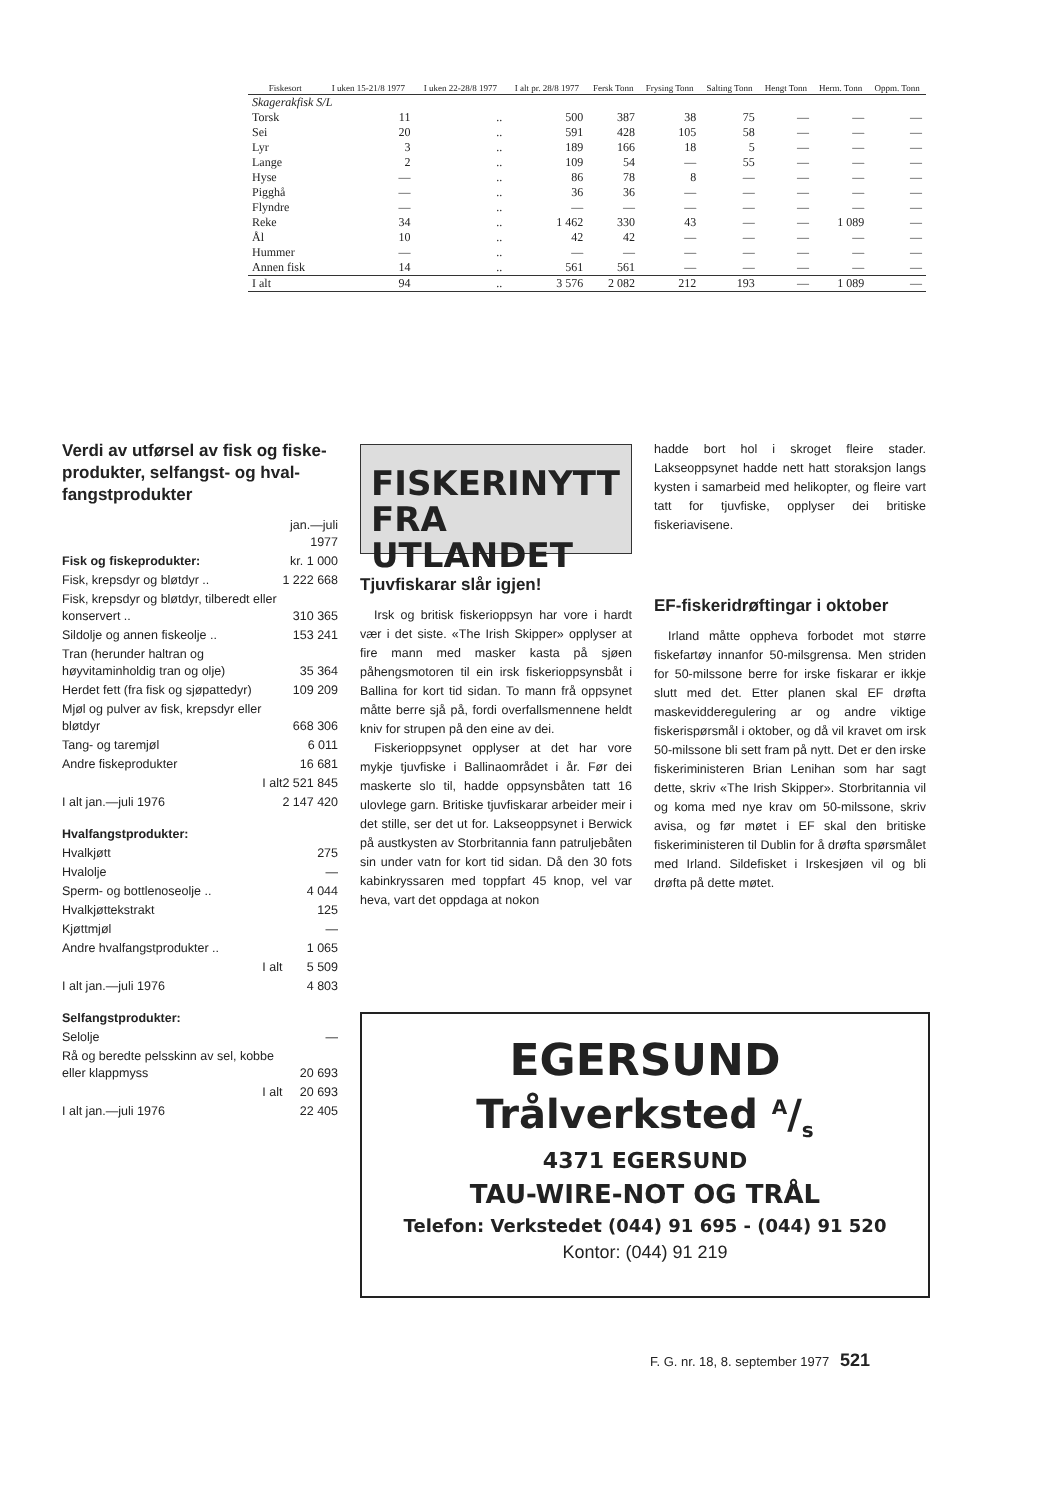| Fiskesort | I uken 15-21/8 1977 | I uken 22-28/8 1977 | I alt pr. 28/8 1977 | Fersk Tonn | Frysing Tonn | Salting Tonn | Hengt Tonn | Herm. Tonn | Oppm. Tonn |
| --- | --- | --- | --- | --- | --- | --- | --- | --- | --- |
| Skagerakfisk S/L | | | | | | | | | |
| Torsk | 11 | .. | 500 | 387 | 38 | 75 | — | — | — |
| Sei | 20 | .. | 591 | 428 | 105 | 58 | — | — | — |
| Lyr | 3 | .. | 189 | 166 | 18 | 5 | — | — | — |
| Lange | 2 | .. | 109 | 54 | — | 55 | — | — | — |
| Hyse | — | .. | 86 | 78 | 8 | — | — | — | — |
| Pigghå | — | .. | 36 | 36 | — | — | — | — | — |
| Flyndre | — | .. | — | — | — | — | — | — | — |
| Reke | 34 | .. | 1 462 | 330 | 43 | — | — | 1 089 | — |
| Ål | 10 | .. | 42 | 42 | — | — | — | — | — |
| Hummer | — | .. | — | — | — | — | — | — | — |
| Annen fisk | 14 | .. | 561 | 561 | — | — | — | — | — |
| I alt | 94 | .. | 3 576 | 2 082 | 212 | 193 | — | 1 089 | — |
Verdi av utførsel av fisk og fiske-produkter, selfangst- og hval-fangstprodukter
| | jan.—juli 1977 |
| Fisk og fiskeprodukter: | kr. 1 000 |
| Fisk, krepsdyr og bløtdyr .. | 1 222 668 |
| Fisk, krepsdyr og bløtdyr, tilberedt eller konservert .. | 310 365 |
| Sildolje og annen fiskeolje .. | 153 241 |
| Tran (herunder haltran og høyvitaminholdig tran og olje) | 35 364 |
| Herdet fett (fra fisk og sjøpattedyr) | 109 209 |
| Mjøl og pulver av fisk, krepsdyr eller bløtdyr | 668 306 |
| Tang- og taremjøl | 6 011 |
| Andre fiskeprodukter | 16 681 |
| I alt | 2 521 845 |
| I alt jan.—juli 1976 | 2 147 420 |
| Hvalfangstprodukter: | |
| Hvalkjøtt | 275 |
| Hvalolje | — |
| Sperm- og bottlenoseolje .. | 4 044 |
| Hvalkjøttekstrakt | 125 |
| Kjøttmjøl | — |
| Andre hvalfangstprodukter .. | 1 065 |
| I alt | 5 509 |
| I alt jan.—juli 1976 | 4 803 |
| Selfangstprodukter: | |
| Selolje | — |
| Rå og beredte pelsskinn av sel, kobbe eller klappmyss | 20 693 |
| I alt | 20 693 |
| I alt jan.—juli 1976 | 22 405 |
FISKERINYTT
FRA UTLANDET
Tjuvfiskarar slår igjen!
Irsk og britisk fiskerioppsyn har vore i hardt vær i det siste. «The Irish Skipper» opplyser at fire mann med masker kasta på sjøen påhengsmotoren til ein irsk fiskerioppsynsbåt i Ballina for kort tid sidan. To mann frå oppsynet måtte berre sjå på, fordi overfallsmennene heldt kniv for strupen på den eine av dei.
Fiskerioppsynet opplyser at det har vore mykje tjuvfiske i Ballinaområdet i år. Før dei maskerte slo til, hadde oppsynsbåten tatt 16 ulovlege garn. Britiske tjuvfiskarar arbeider meir i det stille, ser det ut for. Lakseoppsynet i Berwick på austkysten av Storbritannia fann patruljebåten sin under vatn for kort tid sidan. Då den 30 fots kabinkryssaren med toppfart 45 knop, vel var heva, vart det oppdaga at nokon
hadde bort hol i skroget fleire stader. Lakseoppsynet hadde nett hatt storaksjon langs kysten i samarbeid med helikopter, og fleire vart tatt for tjuvfiske, opplyser dei britiske fiskeriavisene.
EF-fiskeridrøftingar i oktober
Irland måtte oppheva forbodet mot større fiskefartøy innanfor 50-milsgrensa. Men striden for 50-milssone berre for irske fiskarar er ikkje slutt med det. Etter planen skal EF drøfta maskevidderegulering ar og andre viktige fiskerispørsmål i oktober, og då vil kravet om irsk 50-milssone bli sett fram på nytt. Det er den irske fiskeriministeren Brian Lenihan som har sagt dette, skriv «The Irish Skipper». Storbritannia vil og koma med nye krav om 50-milssone, skriv avisa, og før møtet i EF skal den britiske fiskeriministeren til Dublin for å drøfta spørsmålet med Irland. Sildefisket i Irskesjøen vil og bli drøfta på dette møtet.
EGERSUND
Trålverksted A/s
4371 EGERSUND
TAU-WIRE-NOT OG TRÅL
Telefon: Verkstedet (044) 91 695 - (044) 91 520
Kontor: (044) 91 219
F. G. nr. 18, 8. september 1977 521